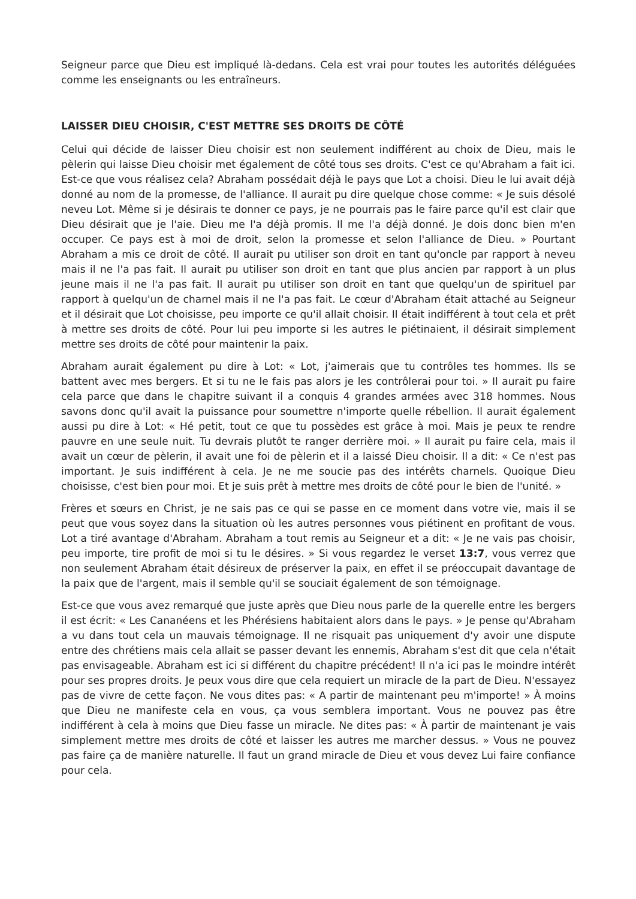Seigneur parce que Dieu est impliqué là-dedans. Cela est vrai pour toutes les autorités déléguées comme les enseignants ou les entraîneurs.
LAISSER DIEU CHOISIR, C'EST METTRE SES DROITS DE CÔTÉ
Celui qui décide de laisser Dieu choisir est non seulement indifférent au choix de Dieu, mais le pèlerin qui laisse Dieu choisir met également de côté tous ses droits. C'est ce qu'Abraham a fait ici. Est-ce que vous réalisez cela? Abraham possédait déjà le pays que Lot a choisi. Dieu le lui avait déjà donné au nom de la promesse, de l'alliance. Il aurait pu dire quelque chose comme: « Je suis désolé neveu Lot. Même si je désirais te donner ce pays, je ne pourrais pas le faire parce qu'il est clair que Dieu désirait que je l'aie. Dieu me l'a déjà promis. Il me l'a déjà donné. Je dois donc bien m'en occuper. Ce pays est à moi de droit, selon la promesse et selon l'alliance de Dieu. » Pourtant Abraham a mis ce droit de côté. Il aurait pu utiliser son droit en tant qu'oncle par rapport à neveu mais il ne l'a pas fait. Il aurait pu utiliser son droit en tant que plus ancien par rapport à un plus jeune mais il ne l'a pas fait. Il aurait pu utiliser son droit en tant que quelqu'un de spirituel par rapport à quelqu'un de charnel mais il ne l'a pas fait. Le cœur d'Abraham était attaché au Seigneur et il désirait que Lot choisisse, peu importe ce qu'il allait choisir. Il était indifférent à tout cela et prêt à mettre ses droits de côté. Pour lui peu importe si les autres le piétinaient, il désirait simplement mettre ses droits de côté pour maintenir la paix.
Abraham aurait également pu dire à Lot: « Lot, j'aimerais que tu contrôles tes hommes. Ils se battent avec mes bergers. Et si tu ne le fais pas alors je les contrôlerai pour toi. » Il aurait pu faire cela parce que dans le chapitre suivant il a conquis 4 grandes armées avec 318 hommes. Nous savons donc qu'il avait la puissance pour soumettre n'importe quelle rébellion. Il aurait également aussi pu dire à Lot: « Hé petit, tout ce que tu possèdes est grâce à moi. Mais je peux te rendre pauvre en une seule nuit. Tu devrais plutôt te ranger derrière moi. » Il aurait pu faire cela, mais il avait un cœur de pèlerin, il avait une foi de pèlerin et il a laissé Dieu choisir. Il a dit: « Ce n'est pas important. Je suis indifférent à cela. Je ne me soucie pas des intérêts charnels. Quoique Dieu choisisse, c'est bien pour moi. Et je suis prêt à mettre mes droits de côté pour le bien de l'unité. »
Frères et sœurs en Christ, je ne sais pas ce qui se passe en ce moment dans votre vie, mais il se peut que vous soyez dans la situation où les autres personnes vous piétinent en profitant de vous. Lot a tiré avantage d'Abraham. Abraham a tout remis au Seigneur et a dit: « Je ne vais pas choisir, peu importe, tire profit de moi si tu le désires. » Si vous regardez le verset 13:7, vous verrez que non seulement Abraham était désireux de préserver la paix, en effet il se préoccupait davantage de la paix que de l'argent, mais il semble qu'il se souciait également de son témoignage.
Est-ce que vous avez remarqué que juste après que Dieu nous parle de la querelle entre les bergers il est écrit: « Les Cananéens et les Phérésiens habitaient alors dans le pays. » Je pense qu'Abraham a vu dans tout cela un mauvais témoignage. Il ne risquait pas uniquement d'y avoir une dispute entre des chrétiens mais cela allait se passer devant les ennemis, Abraham s'est dit que cela n'était pas envisageable. Abraham est ici si différent du chapitre précédent! Il n'a ici pas le moindre intérêt pour ses propres droits. Je peux vous dire que cela requiert un miracle de la part de Dieu. N'essayez pas de vivre de cette façon. Ne vous dites pas: « A partir de maintenant peu m'importe! » À moins que Dieu ne manifeste cela en vous, ça vous semblera important. Vous ne pouvez pas être indifférent à cela à moins que Dieu fasse un miracle. Ne dites pas: « À partir de maintenant je vais simplement mettre mes droits de côté et laisser les autres me marcher dessus. » Vous ne pouvez pas faire ça de manière naturelle. Il faut un grand miracle de Dieu et vous devez Lui faire confiance pour cela.